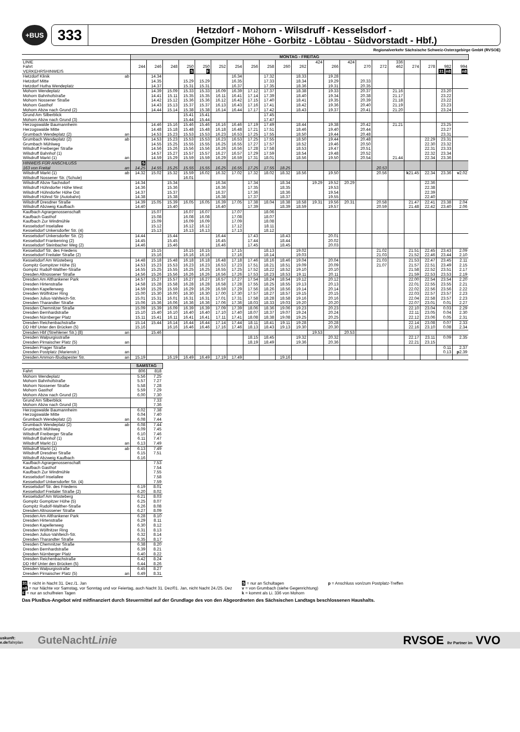+BUS
333
Hetzdorf - Mohorn - Wilsdruff - Kesselsdorf -
Dresden (Gompitzer Höhe - Gorbitz - Löbtau - Südvorstadt - Hbf.)
Regionalverkehr Sächsische Schweiz-Osterzgebirge GmbH (RVSOE)
| | | MONTAG - FREITAG | | | | | | | | | | | | | | | | | | | | |
| LINIE | | | | | | | | | | | | | 424 | | 424 | | | 336 | | | | |
| Fahrt | | 244 | 246 | 248 | 250 | 250 | 252 | 254 | 256 | 258 | 260 | 262 | | 266 | | 270 | 272 | 462 | 274 | 278 | 982 | 994 |
| VERKEHRSHINWEIS | | | | | S | F | | | | | | | | | | | | | | | 31 n8 | n8 |
| Hetzdorf Klinik | ab | | 14.34 | | | | | 16.34 | | 17.32 | | 18.33 | | 19.28 | | | | | | | | |
| Hetzdorf Mitte | | | 14.35 | | 15.29 | 15.29 | | 16.35 | | 17.33 | | 18.34 | | 19.29 | | 20.33 | | | | | | |
| Hetzdorf Hutha Wendeplatz | | | 14.37 | | 15.31 | 15.31 | | 16.37 | | 17.35 | | 18.36 | | 19.31 | | 20.35 | | | | | | |
| Mohorn Wendeplatz | | | 14.39 | 15.09 | 15.33 | 15.33 | 16.09 | 16.39 | 17.12 | 17.37 | | 18.38 | | 19.33 | | 20.37 | | 21.16 | | | 23.20 | |
| Mohorn Bahnhofstraße | | | 14.41 | 15.11 | 15.35 | 15.35 | 16.11 | 16.41 | 17.14 | 17.39 | | 18.40 | | 19.34 | | 20.38 | | 21.17 | | | 23.22 | |
| Mohorn Nossener Straße | | | 14.42 | 15.12 | 15.36 | 15.36 | 16.12 | 16.42 | 17.15 | 17.40 | | 18.41 | | 19.35 | | 20.39 | | 21.18 | | | 23.22 | |
| Mohorn Gasthof | | | 14.43 | 15.13 | 15.37 | 15.37 | 16.13 | 16.43 | 17.16 | 17.41 | | 18.42 | | 19.36 | | 20.40 | | 21.19 | | | 23.23 | |
| Mohorn Abzw nach Grund (2) | | | 14.44 | 15.14 | 15.38 | 15.38 | 16.14 | 16.44 | 17.17 | 17.42 | | 18.43 | | 19.37 | | 20.41 | | 21.20 | | | 23.24 | |
| Grund Am Silberblick | | | | | 15.41 | 15.41 | | | | 17.45 | | | | | | | | | | | | |
| Mohorn Abzw nach Grund (3) | | | | | 15.44 | 15.44 | | | | 17.47 | | | | | | | | | | | | |
| Herzogswalde Baumannheim | | | 14.46 | 15.16 | 15.46 | 15.46 | 16.16 | 16.46 | 17.19 | 17.49 | | 18.44 | | 19.38 | | 20.42 | | 21.21 | | | 23.25 | |
| Herzogswalde Mitte | | | 14.48 | 15.18 | 15.48 | 15.48 | 16.18 | 16.48 | 17.21 | 17.51 | | 18.46 | | 19.40 | | 20.44 | | | | | 23.27 | |
| Grumbach Wendeplatz (2) | an | | 14.53 | 15.23 | 15.53 | 15.53 | 16.23 | 16.53 | 17.25 | 17.55 | | 18.50 | | 19.44 | | 20.48 | | | | | 23.31 | |
| Grumbach Wendeplatz (2) | ab | | 14.53 | 15.23 | 15.53 | 15.53 | 16.23 | 16.53 | 17.25 | 17.55 | | 18.50 | | 19.44 | | 20.48 | | | | 22.29 | 23.31 | |
| Grumbach Mühlweg | | | 14.55 | 15.25 | 15.55 | 15.55 | 16.25 | 16.55 | 17.27 | 17.57 | | 18.52 | | 19.46 | | 20.50 | | | | 22.30 | 23.32 | |
| Wilsdruff Freiberger Straße | | | 14.56 | 15.26 | 15.56 | 15.56 | 16.26 | 16.56 | 17.28 | 17.58 | | 18.53 | | 19.47 | | 20.51 | | | | 22.31 | 23.33 | |
| Wilsdruff Bahnhof (1) | | | 14.57 | 15.27 | 15.57 | 15.57 | 16.27 | 16.57 | 17.29 | 17.59 | | 18.54 | | 19.48 | | 20.52 | | | | 22.32 | 23.34 | |
| Wilsdruff Markt (1) | an | | 14.59 | 15.29 | 15.59 | 15.59 | 16.29 | 16.59 | 17.31 | 18.01 | | 18.56 | | 19.50 | | 20.54 | | 21.44 | | 22.34 | 23.36 | |
| HINWEIS FÜR ANSCHLUSS | | S | | | | | | | | | | | | | | | | | | | | |
| 163 von Freital | an | 14.25 | 14.55 | 15.25 | 15.55 | 15.55 | 16.25 | 16.55 | 17.25 | 17.55 | 18.25 | | | | | | 20.53 | | | | | |
| Wilsdruff Markt (1) | ab | 14.32 | 15.02 | 15.32 | 15.59 | 16.02 | 16.32 | 17.02 | 17.32 | 18.02 | 18.32 | 18.56 | | 19.50 | | | 20.56 | | k 21.45 | 22.34 | 23.36 | v 2.02 |
| Wilsdruff Nossener Str. (Schule) | | | | | 16.01 | | | | | | | | | | | | | | | | | |
| Wilsdruff Abzw Sachsdorf | | 14.34 | | 15.34 | | | 16.34 | | 17.34 | | 18.34 | | 19.29 | 19.52 | 20.29 | | | | | 22.36 | | |
| Wilsdruff Hühndorfer Höhe West | | 14.36 | | 15.36 | | | 16.36 | | 17.35 | | 18.35 | | | 19.53 | | | | | | 22.38 | | |
| Wilsdruff Hühndorfer Höhe Ost | | 14.37 | | 15.37 | | | 16.37 | | 17.36 | | 18.36 | | | 19.54 | | | | | | 22.39 | | |
| Wilsdruff Hühnd Str (Autobahn) | | 14.38 | | 15.38 | | | 16.38 | | 17.37 | | 18.37 | | | 19.55 | | | | | | 22.40 | | |
| Wilsdruff Dresdner Straße | | 14.39 | 15.05 | 15.39 | 16.05 | 16.05 | 16.39 | 17.05 | 17.38 | 18.04 | 18.38 | 18.58 | 19.31 | 19.56 | 20.31 | | 20.58 | | 21.47 | 22.41 | 23.38 | 2.04 |
| Wilsdruff Abzweig Kaufbach | | 14.40 | | 15.40 | | | 16.40 | | 17.39 | | 18.39 | 18.59 | | 19.57 | | | 20.59 | | 21.48 | 22.42 | 23.40 | 2.06 |
| Kaufbach Agrargenossenschaft | | | 15.07 | | 16.07 | 16.07 | | 17.07 | | 18.06 | | | | | | | | | | | | |
| Kaufbach Gasthof | | | 15.08 | | 16.08 | 16.08 | | 17.08 | | 18.07 | | | | | | | | | | | | |
| Kaufbach Zur Windmühle | | | 15.09 | | 16.09 | 16.09 | | 17.09 | | 18.08 | | | | | | | | | | | | |
| Kesselsdorf Inselallee | | | 15.12 | | 16.12 | 16.12 | | 17.12 | | 18.11 | | | | | | | | | | | | |
| Kesselsdorf Unkersdorfer Str. (4) | | | 15.13 | | 16.13 | 16.13 | | 17.13 | | 18.12 | | | | | | | | | | | | |
| Kesselsdorf Unkersdorfer Str. (2) | | 14.44 | | 15.44 | | | 16.44 | | 17.43 | | 18.43 | | | 20.01 | | | | | | | | |
| Kesselsdorf Frankenring (2) | | 14.45 | | 15.45 | | | 16.45 | | 17.44 | | 18.44 | | | 20.02 | | | | | | | | |
| Kesselsdorf Steinbacher Weg (2) | | 14.46 | | 15.46 | | | 16.46 | | 17.45 | | 18.45 | | | 20.03 | | | | | | | | |
| Kesselsdorf Str. des Friedens | | | 15.15 | | 16.15 | 16.15 | | 17.15 | | 18.13 | | 19.02 | | | | | 21.02 | | 21.51 | 22.45 | 23.43 | 2.09 |
| Kesselsdorf Freitaler Straße (2) | | | 15.16 | | 16.16 | 16.16 | | 17.16 | | 18.14 | | 19.03 | | | | | 21.03 | | 21.52 | 22.46 | 23.44 | 2.10 |
| Kesselsdorf Am Wüsteberg | | 14.48 | 15.18 | 15.48 | 16.18 | 16.18 | 16.48 | 17.18 | 17.46 | 18.16 | 18.46 | 19.04 | | 20.04 | | | 21.03 | | 21.53 | 22.47 | 23.45 | 2.11 |
| Gompitz Gompitzer Höhe (5) | | 14.53 | 15.23 | 15.53 | 16.23 | 16.23 | 16.53 | 17.23 | 17.51 | 18.21 | 18.51 | 19.09 | | 20.09 | | | 21.07 | | 21.57 | 22.51 | 23.49 | 2.15 |
| Gompitz Rudolf-Walther-Straße | | 14.55 | 15.25 | 15.55 | 16.25 | 16.25 | 16.55 | 17.25 | 17.52 | 18.22 | 18.52 | 19.10 | | 20.10 | | | | | 21.58 | 22.52 | 23.51 | 2.17 |
| Dresden Altnossener Straße | | 14.56 | 15.26 | 15.56 | 16.26 | 16.26 | 16.56 | 17.26 | 17.53 | 18.23 | 18.53 | 19.11 | | 20.11 | | | | | 21.59 | 22.53 | 23.53 | 2.19 |
| Dresden Am Altfrankener Park | | 14.57 | 15.27 | 15.57 | 16.27 | 16.27 | 16.57 | 17.27 | 17.54 | 18.24 | 18.54 | 19.12 | | 20.12 | | | | | 22.00 | 22.54 | 23.54 | 2.20 |
| Dresden Hirtenstraße | | 14.58 | 15.28 | 15.58 | 16.28 | 16.28 | 16.58 | 17.28 | 17.55 | 18.25 | 18.55 | 19.13 | | 20.13 | | | | | 22.01 | 22.55 | 23.55 | 2.21 |
| Dresden Kapellenweg | | 14.59 | 15.29 | 15.59 | 16.29 | 16.29 | 16.59 | 17.29 | 17.56 | 18.26 | 18.56 | 19.14 | | 20.14 | | | | | 22.02 | 22.56 | 23.56 | 2.22 |
| Dresden Wölfnitzer Ring | | 15.00 | 15.30 | 16.00 | 16.30 | 16.30 | 17.00 | 17.30 | 17.57 | 18.27 | 18.57 | 19.15 | | 20.15 | | | | | 22.03 | 22.57 | 23.57 | 2.23 |
| Dresden Julius-Vahlteich-Str. | | 15.01 | 15.31 | 16.01 | 16.31 | 16.31 | 17.01 | 17.31 | 17.58 | 18.28 | 18.58 | 19.16 | | 20.16 | | | | | 22.04 | 22.58 | 23.57 | 2.23 |
| Dresden Tharandter Straße | | 15.06 | 15.36 | 16.06 | 16.36 | 16.36 | 17.06 | 17.36 | 18.03 | 18.33 | 19.03 | 19.20 | | 20.20 | | | | | 22.07 | 23.01 | 0.01 | 2.27 |
| Dresden Chemnitzer Straße | | 15.09 | 15.39 | 16.09 | 16.39 | 16.39 | 17.09 | 17.39 | 18.06 | 18.36 | 19.06 | 19.23 | | 20.23 | | | | | 22.10 | 23.04 | 0.03 | 2.29 |
| Dresden Bernhardstraße | | 15.10 | 15.40 | 16.10 | 16.40 | 16.40 | 17.10 | 17.40 | 18.07 | 18.37 | 19.07 | 19.24 | | 20.24 | | | | | 22.11 | 23.05 | 0.04 | 2.30 |
| Dresden Nürnberger Platz | | 15.11 | 15.41 | 16.11 | 16.41 | 16.41 | 17.11 | 17.41 | 18.08 | 18.38 | 19.08 | 19.25 | | 20.25 | | | | | 22.12 | 23.06 | 0.05 | 2.31 |
| Dresden Reichenbachstraße | | 15.14 | 15.44 | 16.14 | 16.44 | 16.44 | 17.14 | 17.44 | 18.11 | 18.41 | 19.11 | 19.28 | | 20.28 | | | | | 22.14 | 23.08 | 0.07 | 2.33 |
| DD Hbf Unter den Brücken (5) | | 15.16 | | 16.16 | 16.46 | 16.46 | 17.16 | 17.46 | 18.13 | 18.43 | 19.13 | 19.30 | | 20.30 | | | | | 22.16 | 23.10 | 0.08 | 2.34 |
| Dresden Hbf (Strehlener Str.) (8) | an | | 15.46 | | | | | | | | | | 19.53 | | 20.53 | | | | | | | |
| Dresden Walpurgisstraße | | | | | | | | | 18.15 | 18.45 | | 19.32 | | 20.32 | | | | | 22.17 | 23.11 | 0.09 | 2.35 |
| Dresden Pirnaischer Platz (5) | an | | | | | | | | 18.19 | 18.49 | | 19.36 | | 20.36 | | | | | 22.21 | 23.15 | | |
| Dresden Prager Straße | | | | | | | | | | | | | | | | | | | | | 0.11 | 2.37 |
| Dresden Postplatz (Marienstr.) | an | | | | | | | | | | | | | | | | | | | | 0.13 | p 2.39 |
| Dresden Ammon-/Budapester Str. | an | 15.19 | | 16.19 | 16.49 | 16.49 | 17.19 | 17.49 | | | 19.16 | | | | | | | | | | | |
| | | SAMSTAG | |
| Fahrt | | 806 | 818 |
| Mohorn Wendeplatz | | 5.56 | 7.25 |
| Mohorn Bahnhofstraße | | 5.57 | 7.27 |
| Mohorn Nossener Straße | | 5.58 | 7.28 |
| Mohorn Gasthof | | 5.59 | 7.29 |
| Mohorn Abzw nach Grund (2) | | 6.00 | 7.30 |
| Grund Am Silberblick | | | 7.33 |
| Mohorn Abzw nach Grund (3) | | | 7.36 |
| Herzogswalde Baumannheim | | 6.02 | 7.38 |
| Herzogswalde Mitte | | 6.04 | 7.40 |
| Grumbach Wendeplatz (2) | an | 6.08 | 7.44 |
| Grumbach Wendeplatz (2) | ab | 6.08 | 7.44 |
| Grumbach Mühlweg | | 6.09 | 7.45 |
| Wilsdruff Freiberger Straße | | 6.10 | 7.46 |
| Wilsdruff Bahnhof (1) | | 6.11 | 7.47 |
| Wilsdruff Markt (1) | an | 6.13 | 7.49 |
| Wilsdruff Markt (1) | ab | 6.13 | 7.49 |
| Wilsdruff Dresdner Straße | | 6.15 | 7.51 |
| Wilsdruff Abzweig Kaufbach | | 6.16 | |
| Kaufbach Agrargenossenschaft | | | 7.53 |
| Kaufbach Gasthof | | | 7.54 |
| Kaufbach Zur Windmühle | | | 7.55 |
| Kesselsdorf Inselallee | | | 7.58 |
| Kesselsdorf Unkersdorfer Str. (4) | | | 7.59 |
| Kesselsdorf Str. des Friedens | | 6.19 | 8.01 |
| Kesselsdorf Freitaler Straße (2) | | 6.20 | 8.02 |
| Kesselsdorf Am Wüsteberg | | 6.21 | 8.03 |
| Gompitz Gompitzer Höhe (5) | | 6.25 | 8.07 |
| Gompitz Rudolf-Walther-Straße | | 6.26 | 8.08 |
| Dresden Altnossener Straße | | 6.27 | 8.09 |
| Dresden Am Altfrankener Park | | 6.28 | 8.10 |
| Dresden Hirtenstraße | | 6.29 | 8.11 |
| Dresden Kapellenweg | | 6.30 | 8.12 |
| Dresden Wölfnitzer Ring | | 6.31 | 8.13 |
| Dresden Julius-Vahlteich-Str. | | 6.32 | 8.14 |
| Dresden Tharandter Straße | | 6.35 | 8.17 |
| Dresden Chemnitzer Straße | | 6.38 | 8.20 |
| Dresden Bernhardstraße | | 6.39 | 8.21 |
| Dresden Nürnberger Platz | | 6.40 | 8.22 |
| Dresden Reichenbachstraße | | 6.42 | 8.24 |
| DD Hbf Unter den Brücken (5) | | 6.44 | 8.26 |
| Dresden Walpurgisstraße | | 6.45 | 8.27 |
| Dresden Pirnaischer Platz (5) | an | 6.49 | 8.31 |
31 = nicht in Nacht 31. Dez./1. Jan
n8 = nur Nächte vor Samstag, vor Sonntag und vor Feiertag, auch Nacht 31. Dez/01. Jan, nicht Nacht 24./25. Dez
F = nur an schulfreien Tagen
S = nur an Schultagen
v = von Grumbach (siehe Gegenrichtung)
k = kommt als Li. 336 von Mohorn
p = Anschluss von/zum Postplatz-Treffen
Das PlusBus-Angebot wird mitfinanziert durch Steuermittel auf der Grundlage des von den Abgeordneten des Sächsischen Landtags beschlossenen Haushalts.
uskunft:
e.de/fahrplan
GuteNachtLinie
RVSOE Ihr Partner im VVO